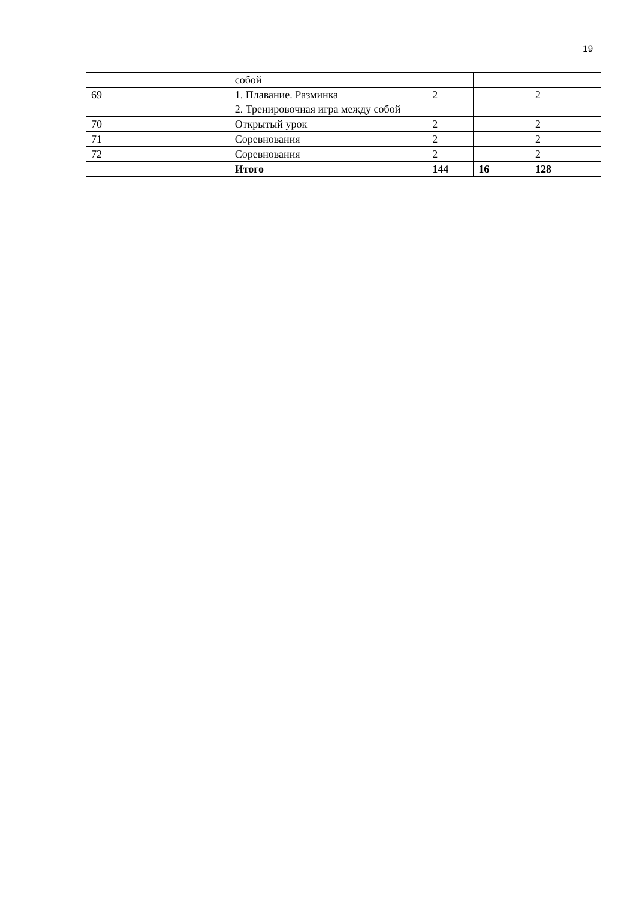19
| | | | собой | | | |
| 69 | | | 1. Плавание. Разминка 2. Тренировочная игра между собой | 2 | | 2 |
| 70 | | | Открытый урок | 2 | | 2 |
| 71 | | | Соревнования | 2 | | 2 |
| 72 | | | Соревнования | 2 | | 2 |
| | | | Итого | 144 | 16 | 128 |